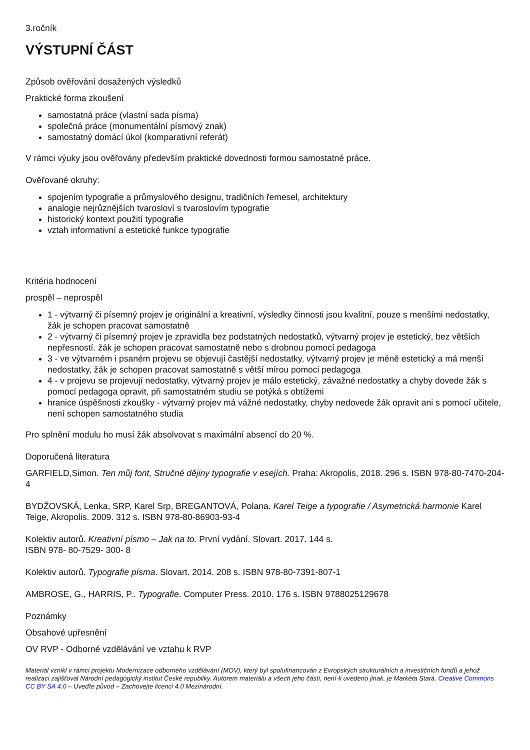3.ročník
VÝSTUPNÍ ČÁST
Způsob ověřování dosažených výsledků
Praktické forma zkoušení
samostatná práce (vlastní sada písma)
společná práce (monumentální písmový znak)
samostatný domácí úkol (komparativní referát)
V rámci výuky jsou ověřovány především praktické dovednosti formou samostatné práce.
Ověřované okruhy:
spojením typografie a průmyslového designu, tradičních řemesel, architektury
analogie nejrůznějších tvarosloví s tvaroslovím typografie
historický kontext použití typografie
vztah informativní a estetické funkce typografie
Kritéria hodnocení
prospěl – neprospěl
1 - výtvarný či písemný projev je originální a kreativní, výsledky činnosti jsou kvalitní, pouze s menšími nedostatky, žák je schopen pracovat samostatně
2 - výtvarný či písemný projev je zpravidla bez podstatných nedostatků, výtvarný projev je estetický, bez větších nepřesností. žák je schopen pracovat samostatně nebo s drobnou pomocí pedagoga
3 - ve výtvarném i psaném projevu se objevují častější nedostatky, výtvarný projev je méně estetický a má menší nedostatky, žák je schopen pracovat samostatně s větší mírou pomoci pedagoga
4 - v projevu se projevují nedostatky, výtvarný projev je málo estetický, závažné nedostatky a chyby dovede žák s pomocí pedagoga opravit, při samostatném studiu se potýká s obtížemi
hranice úspěšnosti zkoušky - výtvarný projev má vážné nedostatky, chyby nedovede žák opravit ani s pomocí učitele, není schopen samostatného studia
Pro splnění modulu ho musí žák absolvovat s maximální absencí do 20 %.
Doporučená literatura
GARFIELD,Simon. Ten můj font, Stručné dějiny typografie v esejích. Praha: Akropolis, 2018. 296 s. ISBN 978-80-7470-204-4
BYDŽOVSKÁ, Lenka, SRP, Karel Srp, BREGANTOVÁ, Polana. Karel Teige a typografie / Asymetrická harmonie Karel Teige, Akropolis. 2009. 312 s. ISBN 978-80-86903-93-4
Kolektiv autorů. Kreativní písmo – Jak na to. První vydání. Slovart. 2017. 144 s.
ISBN 978- 80-7529- 300- 8
Kolektiv autorů. Typografie písma. Slovart. 2014. 208 s. ISBN 978-80-7391-807-1
AMBROSE, G., HARRIS, P.. Typografie. Computer Press. 2010. 176 s. ISBN 9788025129678
Poznámky
Obsahové upřesnění
OV RVP - Odborné vzdělávání ve vztahu k RVP
Materiál vznikl v rámci projektu Modernizace odborného vzdělávání (MOV), který byl spolufinancován z Evropských strukturálních a investičních fondů a jehož realizaci zajišťoval Národní pedagogický institut České republiky. Autorem materiálu a všech jeho částí, není-li uvedeno jinak, je Markéta Stará. Creative Commons CC BY SA 4.0 – Uveďte původ – Zachovejte licenci 4.0 Mezinárodní.